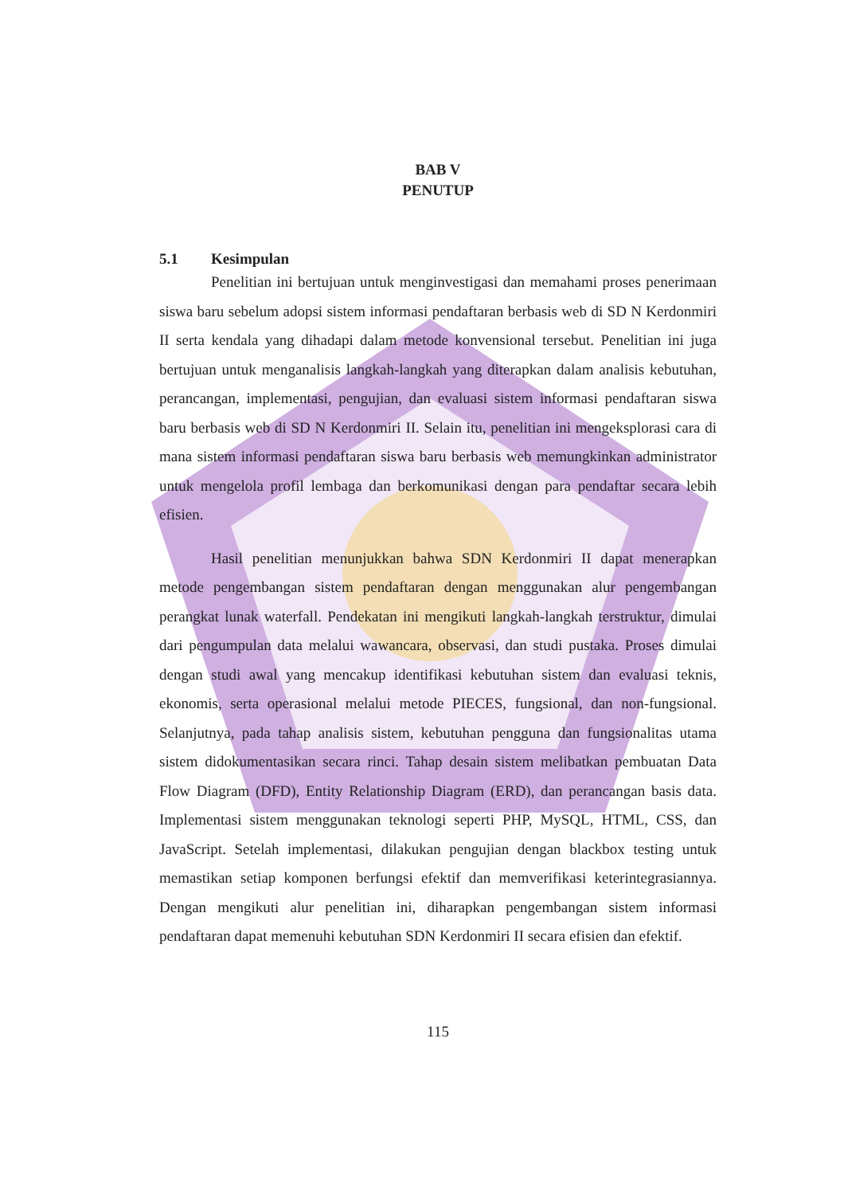BAB V
PENUTUP
5.1 Kesimpulan
Penelitian ini bertujuan untuk menginvestigasi dan memahami proses penerimaan siswa baru sebelum adopsi sistem informasi pendaftaran berbasis web di SD N Kerdonmiri II serta kendala yang dihadapi dalam metode konvensional tersebut. Penelitian ini juga bertujuan untuk menganalisis langkah-langkah yang diterapkan dalam analisis kebutuhan, perancangan, implementasi, pengujian, dan evaluasi sistem informasi pendaftaran siswa baru berbasis web di SD N Kerdonmiri II. Selain itu, penelitian ini mengeksplorasi cara di mana sistem informasi pendaftaran siswa baru berbasis web memungkinkan administrator untuk mengelola profil lembaga dan berkomunikasi dengan para pendaftar secara lebih efisien.
Hasil penelitian menunjukkan bahwa SDN Kerdonmiri II dapat menerapkan metode pengembangan sistem pendaftaran dengan menggunakan alur pengembangan perangkat lunak waterfall. Pendekatan ini mengikuti langkah-langkah terstruktur, dimulai dari pengumpulan data melalui wawancara, observasi, dan studi pustaka. Proses dimulai dengan studi awal yang mencakup identifikasi kebutuhan sistem dan evaluasi teknis, ekonomis, serta operasional melalui metode PIECES, fungsional, dan non-fungsional. Selanjutnya, pada tahap analisis sistem, kebutuhan pengguna dan fungsionalitas utama sistem didokumentasikan secara rinci. Tahap desain sistem melibatkan pembuatan Data Flow Diagram (DFD), Entity Relationship Diagram (ERD), dan perancangan basis data. Implementasi sistem menggunakan teknologi seperti PHP, MySQL, HTML, CSS, dan JavaScript. Setelah implementasi, dilakukan pengujian dengan blackbox testing untuk memastikan setiap komponen berfungsi efektif dan memverifikasi keterintegrasiannya. Dengan mengikuti alur penelitian ini, diharapkan pengembangan sistem informasi pendaftaran dapat memenuhi kebutuhan SDN Kerdonmiri II secara efisien dan efektif.
115